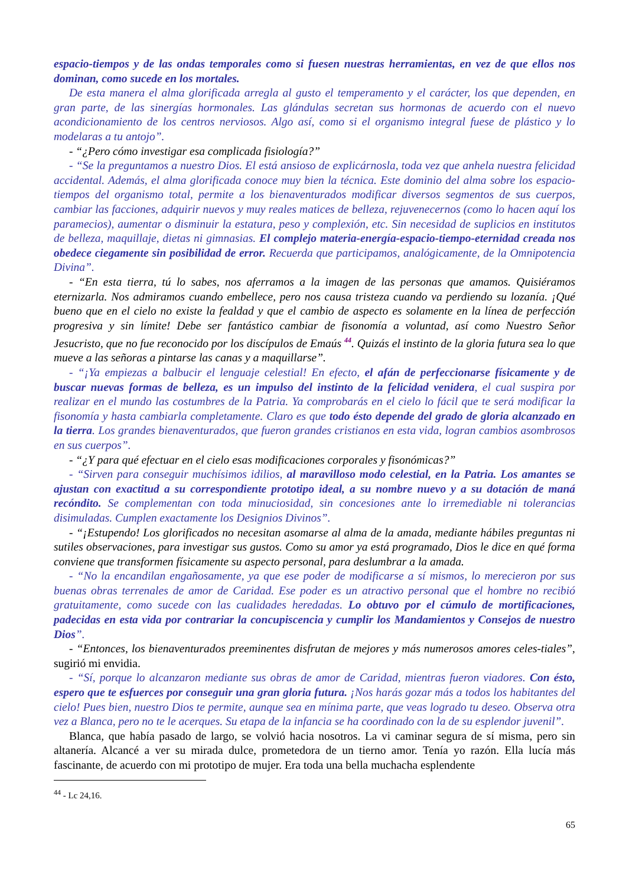espacio-tiempos y de las ondas temporales como si fuesen nuestras herramientas, en vez de que ellos nos dominan, como sucede en los mortales.
De esta manera el alma glorificada arregla al gusto el temperamento y el carácter, los que dependen, en gran parte, de las sinergías hormonales. Las glándulas secretan sus hormonas de acuerdo con el nuevo acondicionamiento de los centros nerviosos. Algo así, como si el organismo integral fuese de plástico y lo modelaras a tu antojo”.
- “¿Pero cómo investigar esa complicada fisiología?”
- “Se la preguntamos a nuestro Dios. El está ansioso de explicárnosla, toda vez que anhela nuestra felicidad accidental. Además, el alma glorificada conoce muy bien la técnica. Este dominio del alma sobre los espacio-tiempos del organismo total, permite a los bienaventurados modificar diversos segmentos de sus cuerpos, cambiar las facciones, adquirir nuevos y muy reales matices de belleza, rejuvenecernos (como lo hacen aquí los paramecios), aumentar o disminuir la estatura, peso y complexión, etc. Sin necesidad de suplicios en institutos de belleza, maquillaje, dietas ni gimnasias. El complejo materia-energía-espacio-tiempo-eternidad creada nos obedece ciegamente sin posibilidad de error. Recuerda que participamos, analógicamente, de la Omnipotencia Divina”.
- “En esta tierra, tú lo sabes, nos aferramos a la imagen de las personas que amamos. Quisiéramos eternizarla. Nos admiramos cuando embellece, pero nos causa tristeza cuando va perdiendo su lozanía. ¡Qué bueno que en el cielo no existe la fealdad y que el cambio de aspecto es solamente en la línea de perfección progresiva y sin límite! Debe ser fantástico cambiar de fisonomía a voluntad, así como Nuestro Señor Jesucristo, que no fue reconocido por los discípulos de Emaús <sup>44</sup>. Quizás el instinto de la gloria futura sea lo que mueve a las señoras a pintarse las canas y a maquillarse”.
- “¡Ya empiezas a balbucir el lenguaje celestial! En efecto, el afán de perfeccionarse físicamente y de buscar nuevas formas de belleza, es un impulso del instinto de la felicidad venidera, el cual suspira por realizar en el mundo las costumbres de la Patria. Ya comprobarás en el cielo lo fácil que te será modificar la fisonomía y hasta cambiarla completamente. Claro es que todo ésto depende del grado de gloria alcanzado en la tierra. Los grandes bienaventurados, que fueron grandes cristianos en esta vida, logran cambios asombrosos en sus cuerpos”.
- “¿Y para qué efectuar en el cielo esas modificaciones corporales y fisonómicas?”
- “Sirven para conseguir muchísimos idilios, al maravilloso modo celestial, en la Patria. Los amantes se ajustan con exactitud a su correspondiente prototipo ideal, a su nombre nuevo y a su dotación de maná recóndito. Se complementan con toda minuciosidad, sin concesiones ante lo irremediable ni tolerancias disimuladas. Cumplen exactamente los Designios Divinos”.
- “¡Estupendo! Los glorificados no necesitan asomarse al alma de la amada, mediante hábiles preguntas ni sutiles observaciones, para investigar sus gustos. Como su amor ya está programado, Dios le dice en qué forma conviene que transformen físicamente su aspecto personal, para deslumbrar a la amada.
- “No la encandilan engañosamente, ya que ese poder de modificarse a sí mismos, lo merecieron por sus buenas obras terrenales de amor de Caridad. Ese poder es un atractivo personal que el hombre no recibió gratuitamente, como sucede con las cualidades heredadas. Lo obtuvo por el cúmulo de mortificaciones, padecidas en esta vida por contrariar la concupiscencia y cumplir los Mandamientos y Consejos de nuestro Dios”.
- “Entonces, los bienaventurados preeminentes disfrutan de mejores y más numerosos amores celes-tiales”, sugirió mi envidia.
- “Sí, porque lo alcanzaron mediante sus obras de amor de Caridad, mientras fueron viadores. Con ésto, espero que te esfuerces por conseguir una gran gloria futura. ¡Nos harás gozar más a todos los habitantes del cielo! Pues bien, nuestro Dios te permite, aunque sea en mínima parte, que veas logrado tu deseo. Observa otra vez a Blanca, pero no te le acerques. Su etapa de la infancia se ha coordinado con la de su esplendor juvenil”.
Blanca, que había pasado de largo, se volvió hacia nosotros. La vi caminar segura de sí misma, pero sin altanería. Alcancé a ver su mirada dulce, prometedora de un tierno amor. Tenía yo razón. Ella lucía más fascinante, de acuerdo con mi prototipo de mujer. Era toda una bella muchacha esplendente
<sup>44</sup> - Lc 24,16.
65